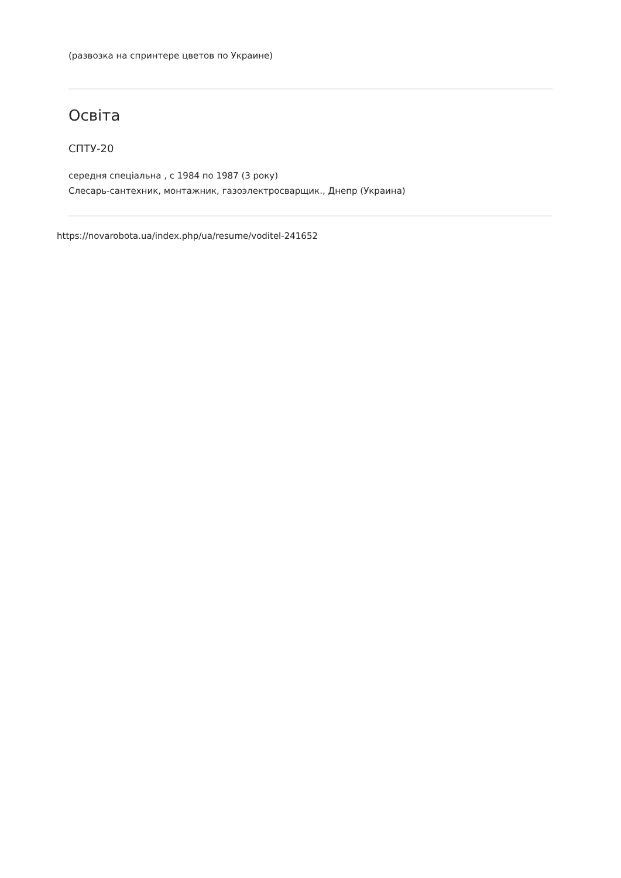(развозка на спринтере цветов по Украине)
Освіта
СПТУ-20
середня спеціальна , с 1984 по 1987 (3 року)
Слесарь-сантехник, монтажник, газоэлектросварщик., Днепр (Украина)
https://novarobota.ua/index.php/ua/resume/voditel-241652